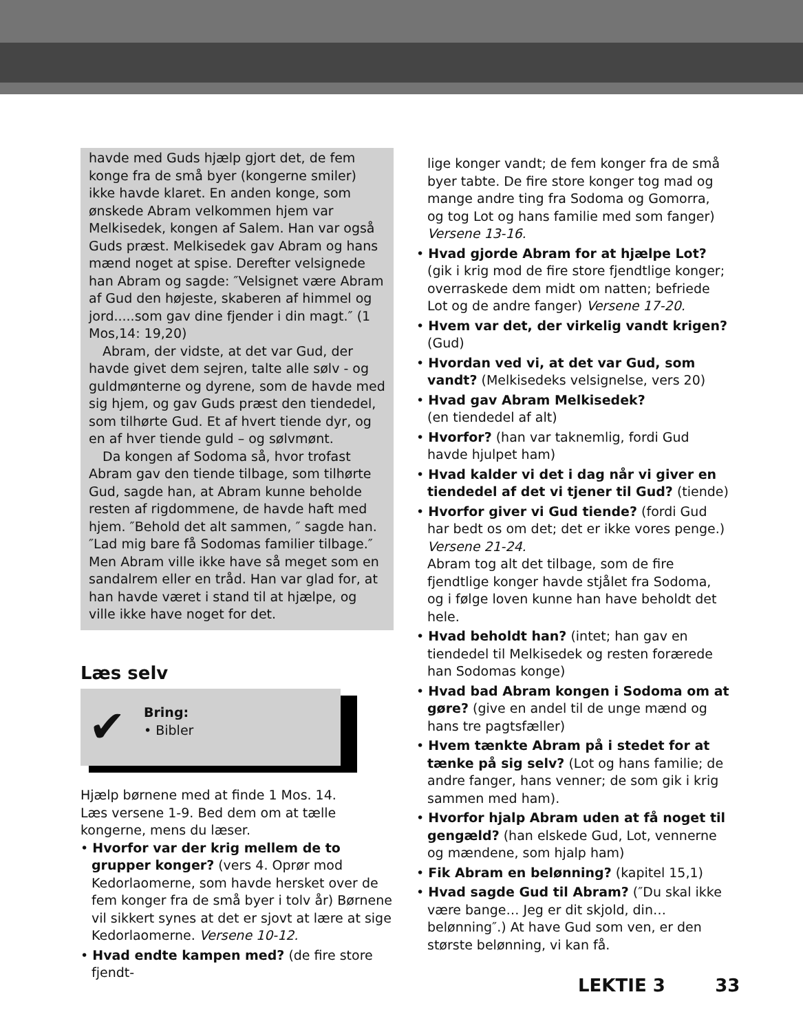havde med Guds hjælp gjort det, de fem konge fra de små byer (kongerne smiler) ikke havde klaret. En anden konge, som ønskede Abram velkommen hjem var Melkisedek, kongen af Salem. Han var også Guds præst. Melkisedek gav Abram og hans mænd noget at spise. Derefter velsignede han Abram og sagde: ″Velsignet være Abram af Gud den højeste, skaberen af himmel og jord.....som gav dine fjender i din magt.″ (1 Mos,14: 19,20)
Abram, der vidste, at det var Gud, der havde givet dem sejren, talte alle sølv - og guldmønterne og dyrene, som de havde med sig hjem, og gav Guds præst den tiendedel, som tilhørte Gud. Et af hvert tiende dyr, og en af hver tiende guld – og sølvmønt.
Da kongen af Sodoma så, hvor trofast Abram gav den tiende tilbage, som tilhørte Gud, sagde han, at Abram kunne beholde resten af rigdommene, de havde haft med hjem. ″Behold det alt sammen, ″ sagde han. ″Lad mig bare få Sodomas familier tilbage.″ Men Abram ville ikke have så meget som en sandalrem eller en tråd. Han var glad for, at han havde været i stand til at hjælpe, og ville ikke have noget for det.
Læs selv
✔
Bring:
• Bibler
Hjælp børnene med at finde 1 Mos. 14.
Læs versene 1-9. Bed dem om at tælle kongerne, mens du læser.
• Hvorfor var der krig mellem de to grupper konger? (vers 4. Oprør mod Kedorlaomerne, som havde hersket over de fem konger fra de små byer i tolv år) Børnene vil sikkert synes at det er sjovt at lære at sige Kedorlaomerne. Versene 10-12.
• Hvad endte kampen med? (de fire store fjendt-
lige konger vandt; de fem konger fra de små byer tabte. De fire store konger tog mad og mange andre ting fra Sodoma og Gomorra, og tog Lot og hans familie med som fanger) Versene 13-16.
• Hvad gjorde Abram for at hjælpe Lot? (gik i krig mod de fire store fjendtlige konger; overraskede dem midt om natten; befriede Lot og de andre fanger) Versene 17-20.
• Hvem var det, der virkelig vandt krigen? (Gud)
• Hvordan ved vi, at det var Gud, som vandt? (Melkisedeks velsignelse, vers 20)
• Hvad gav Abram Melkisedek?
(en tiendedel af alt)
• Hvorfor? (han var taknemlig, fordi Gud havde hjulpet ham)
• Hvad kalder vi det i dag når vi giver en tiendedel af det vi tjener til Gud? (tiende)
• Hvorfor giver vi Gud tiende? (fordi Gud har bedt os om det; det er ikke vores penge.) Versene 21-24.
Abram tog alt det tilbage, som de fire fjendtlige konger havde stjålet fra Sodoma, og i følge loven kunne han have beholdt det hele.
• Hvad beholdt han? (intet; han gav en tiendedel til Melkisedek og resten forærede han Sodomas konge)
• Hvad bad Abram kongen i Sodoma om at gøre? (give en andel til de unge mænd og hans tre pagtsfæller)
• Hvem tænkte Abram på i stedet for at tænke på sig selv? (Lot og hans familie; de andre fanger, hans venner; de som gik i krig sammen med ham).
• Hvorfor hjalp Abram uden at få noget til gengæld? (han elskede Gud, Lot, vennerne og mændene, som hjalp ham)
• Fik Abram en belønning? (kapitel 15,1)
• Hvad sagde Gud til Abram? (″Du skal ikke være bange… Jeg er dit skjold, din… belønning″.) At have Gud som ven, er den største belønning, vi kan få.
LEKTIE 3 33